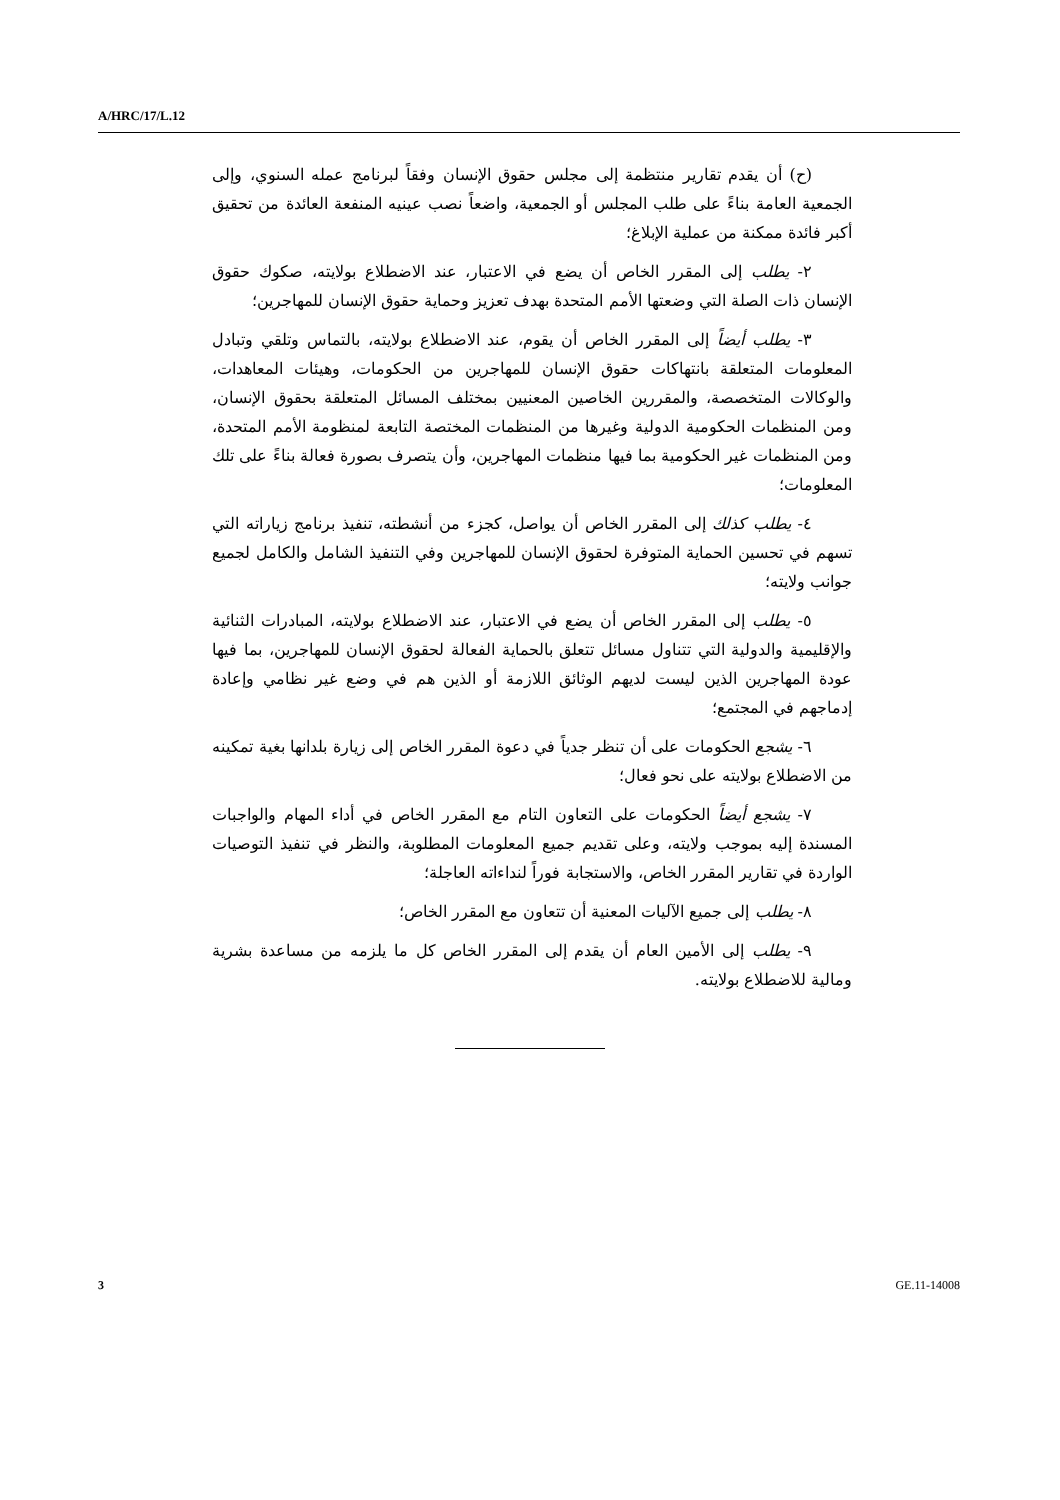A/HRC/17/L.12
(ح) أن يقدم تقارير منتظمة إلى مجلس حقوق الإنسان وفقاً لبرنامج عمله السنوي، وإلى الجمعية العامة بناءً على طلب المجلس أو الجمعية، واضعاً نصب عينيه المنفعة العائدة من تحقيق أكبر فائدة ممكنة من عملية الإبلاغ؛
٢- يطلب إلى المقرر الخاص أن يضع في الاعتبار، عند الاضطلاع بولايته، صكوك حقوق الإنسان ذات الصلة التي وضعتها الأمم المتحدة بهدف تعزيز وحماية حقوق الإنسان للمهاجرين؛
٣- يطلب أيضاً إلى المقرر الخاص أن يقوم، عند الاضطلاع بولايته، بالتماس وتلقي وتبادل المعلومات المتعلقة بانتهاكات حقوق الإنسان للمهاجرين من الحكومات، وهيئات المعاهدات، والوكالات المتخصصة، والمقررين الخاصين المعنيين بمختلف المسائل المتعلقة بحقوق الإنسان، ومن المنظمات الحكومية الدولية وغيرها من المنظمات المختصة التابعة لمنظومة الأمم المتحدة، ومن المنظمات غير الحكومية بما فيها منظمات المهاجرين، وأن يتصرف بصورة فعالة بناءً على تلك المعلومات؛
٤- يطلب كذلك إلى المقرر الخاص أن يواصل، كجزء من أنشطته، تنفيذ برنامج زياراته التي تسهم في تحسين الحماية المتوفرة لحقوق الإنسان للمهاجرين وفي التنفيذ الشامل والكامل لجميع جوانب ولايته؛
٥- يطلب إلى المقرر الخاص أن يضع في الاعتبار، عند الاضطلاع بولايته، المبادرات الثنائية والإقليمية والدولية التي تتناول مسائل تتعلق بالحماية الفعالة لحقوق الإنسان للمهاجرين، بما فيها عودة المهاجرين الذين ليست لديهم الوثائق اللازمة أو الذين هم في وضع غير نظامي وإعادة إدماجهم في المجتمع؛
٦- يشجع الحكومات على أن تنظر جدياً في دعوة المقرر الخاص إلى زيارة بلدانها بغية تمكينه من الاضطلاع بولايته على نحو فعال؛
٧- يشجع أيضاً الحكومات على التعاون التام مع المقرر الخاص في أداء المهام والواجبات المسندة إليه بموجب ولايته، وعلى تقديم جميع المعلومات المطلوبة، والنظر في تنفيذ التوصيات الواردة في تقارير المقرر الخاص، والاستجابة فوراً لنداءاته العاجلة؛
٨- يطلب إلى جميع الآليات المعنية أن تتعاون مع المقرر الخاص؛
٩- يطلب إلى الأمين العام أن يقدم إلى المقرر الخاص كل ما يلزمه من مساعدة بشرية ومالية للاضطلاع بولايته.
3 GE.11-14008